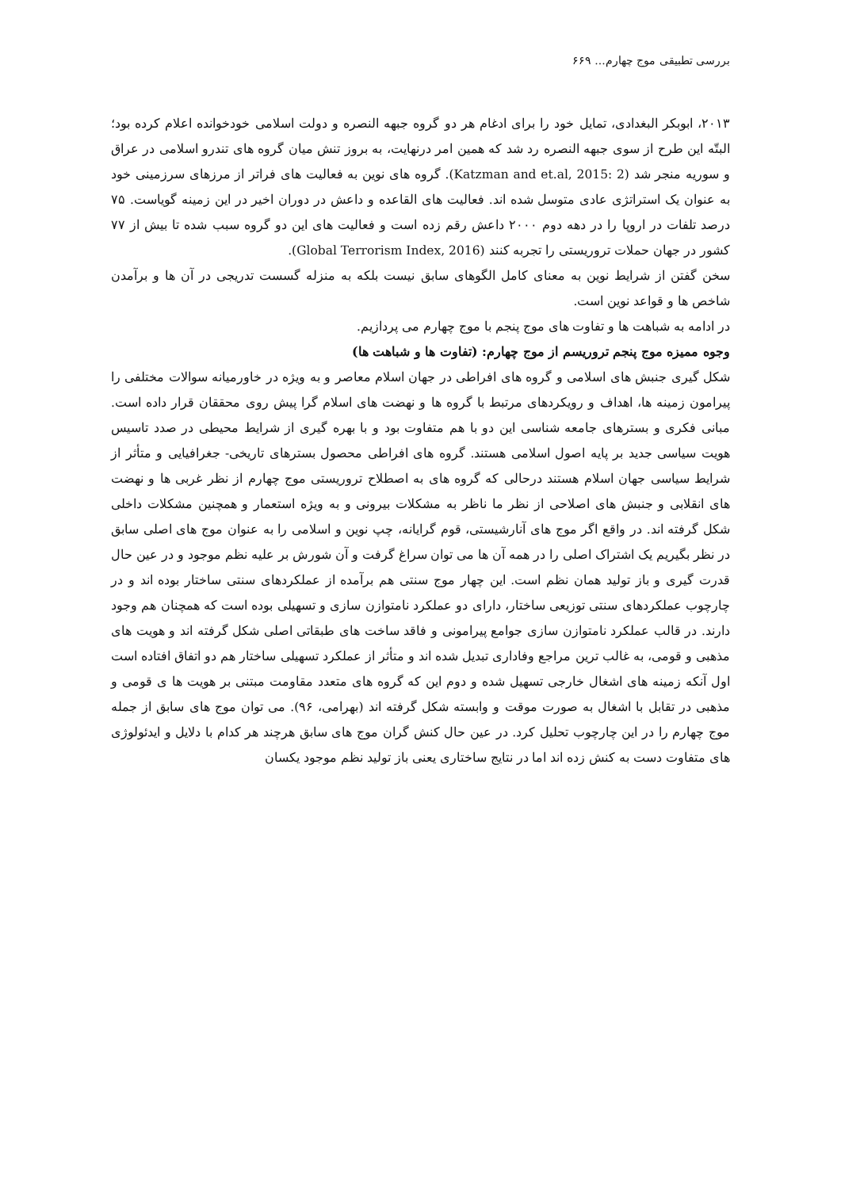بررسی تطبیقی موج چهارم... ۶۶۹
۲۰۱۳، ابوبکر البغدادی، تمایل خود را برای ادغام هر دو گروه جبهه النصره و دولت اسلامی خودخوانده اعلام کرده بود؛ البتّه این طرح از سوی جبهه النصره رد شد که همین امر درنهایت، به بروز تنش میان گروه های تندرو اسلامی در عراق و سوریه منجر شد (Katzman and et.al, 2015: 2). گروه های نوین به فعالیت های فراتر از مرزهای سرزمینی خود به عنوان یک استراتژی عادی متوسل شده اند. فعالیت های القاعده و داعش در دوران اخیر در این زمینه گویاست. ۷۵ درصد تلفات در اروپا را در دهه دوم ۲۰۰۰ داعش رقم زده است و فعالیت های این دو گروه سبب شده تا بیش از ۷۷ کشور در جهان حملات تروریستی را تجربه کنند (Global Terrorism Index, 2016).
سخن گفتن از شرایط نوین به معنای کامل الگوهای سابق نیست بلکه به منزله گسست تدریجی در آن ها و برآمدن شاخص ها و قواعد نوین است.
در ادامه به شباهت ها و تفاوت های موج پنجم با موج چهارم می پردازیم.
وجوه ممیزه موج پنجم تروریسم از موج چهارم: (تفاوت ها و شباهت ها)
شکل گیری جنبش های اسلامی و گروه های افراطی در جهان اسلام معاصر و به ویژه در خاورمیانه سوالات مختلفی را پیرامون زمینه ها، اهداف و رویکردهای مرتبط با گروه ها و نهضت های اسلام گرا پیش روی محققان قرار داده است. مبانی فکری و بسترهای جامعه شناسی این دو با هم متفاوت بود و با بهره گیری از شرایط محیطی در صدد تاسیس هویت سیاسی جدید بر پایه اصول اسلامی هستند. گروه های افراطی محصول بسترهای تاریخی- جغرافیایی و متأثر از شرایط سیاسی جهان اسلام هستند درحالی که گروه های به اصطلاح تروریستی موج چهارم از نظر غربی ها و نهضت های انقلابی و جنبش های اصلاحی از نظر ما ناظر به مشکلات بیرونی و به ویژه استعمار و همچنین مشکلات داخلی شکل گرفته اند. در واقع اگر موج های آنارشیستی، قوم گرایانه، چپ نوین و اسلامی را به عنوان موج های اصلی سابق در نظر بگیریم یک اشتراک اصلی را در همه آن ها می توان سراغ گرفت و آن شورش بر علیه نظم موجود و در عین حال قدرت گیری و باز تولید همان نظم است. این چهار موج سنتی هم برآمده از عملکردهای سنتی ساختار بوده اند و در چارچوب عملکردهای سنتی توزیعی ساختار، دارای دو عملکرد نامتوازن سازی و تسهیلی بوده است که همچنان هم وجود دارند. در قالب عملکرد نامتوازن سازی جوامع پیرامونی و فاقد ساخت های طبقاتی اصلی شکل گرفته اند و هویت های مذهبی و قومی، به غالب ترین مراجع وفاداری تبدیل شده اند و متأثر از عملکرد تسهیلی ساختار هم دو اتفاق افتاده است اول آنکه زمینه های اشغال خارجی تسهیل شده و دوم این که گروه های متعدد مقاومت مبتنی بر هویت ها ی قومی و مذهبی در تقابل با اشغال به صورت موقت و وابسته شکل گرفته اند (بهرامی، ۹۶). می توان موج های سابق از جمله موج چهارم را در این چارچوب تحلیل کرد. در عین حال کنش گران موج های سابق هرچند هر کدام با دلایل و ایدئولوژی های متفاوت دست به کنش زده اند اما در نتایج ساختاری یعنی باز تولید نظم موجود یکسان